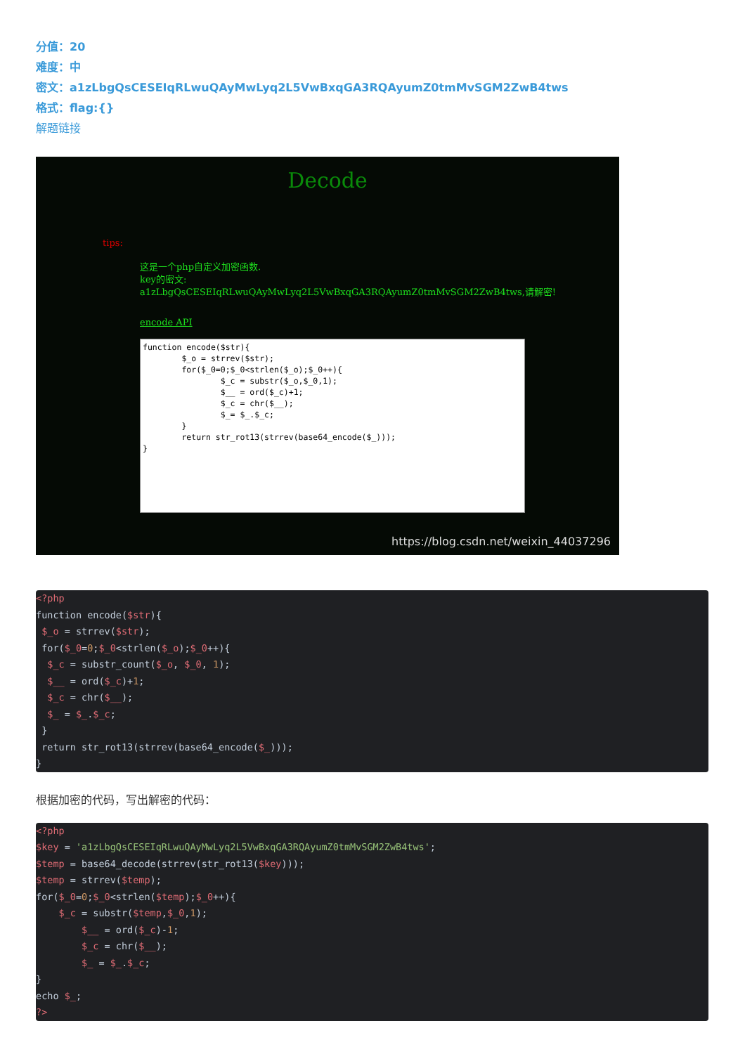分值：20
难度：中
密文：a1zLbgQsCESEIqRLwuQAyMwLyq2L5VwBxqGA3RQAyumZ0tmMvSGM2ZwB4tws
格式：flag:{}
解题链接
Decode
tips:
这是一个php自定义加密函数.
key的密文:
a1zLbgQsCESEIqRLwuQAyMwLyq2L5VwBxqGA3RQAyumZ0tmMvSGM2ZwB4tws,请解密!
encode API
function encode($str){ $_o = strrev($str); for($_0=0;$_0<strlen($_o);$_0++){ $_c = substr($_o,$_0,1); $__ = ord($_c)+1; $_c = chr($__); $_= $_.$_c; } return str_rot13(strrev(base64_encode($_))); }
https://blog.csdn.net/weixin_44037296
<?php
function encode($str){
 $_o = strrev($str);
 for($_0=0;$_0<strlen($_o);$_0++){
  $_c = substr_count($_o, $_0, 1);
  $__ = ord($_c)+1;
  $_c = chr($__);
  $_ = $_.$_c;
 }
 return str_rot13(strrev(base64_encode($_)));
}
根据加密的代码，写出解密的代码：
<?php
$key = 'a1zLbgQsCESEIqRLwuQAyMwLyq2L5VwBxqGA3RQAyumZ0tmMvSGM2ZwB4tws';
$temp = base64_decode(strrev(str_rot13($key)));
$temp = strrev($temp);
for($_0=0;$_0<strlen($temp);$_0++){
    $_c = substr($temp,$_0,1);
        $__ = ord($_c)-1;
        $_c = chr($__);
        $_ = $_.$_c;
}
echo $_;
?>